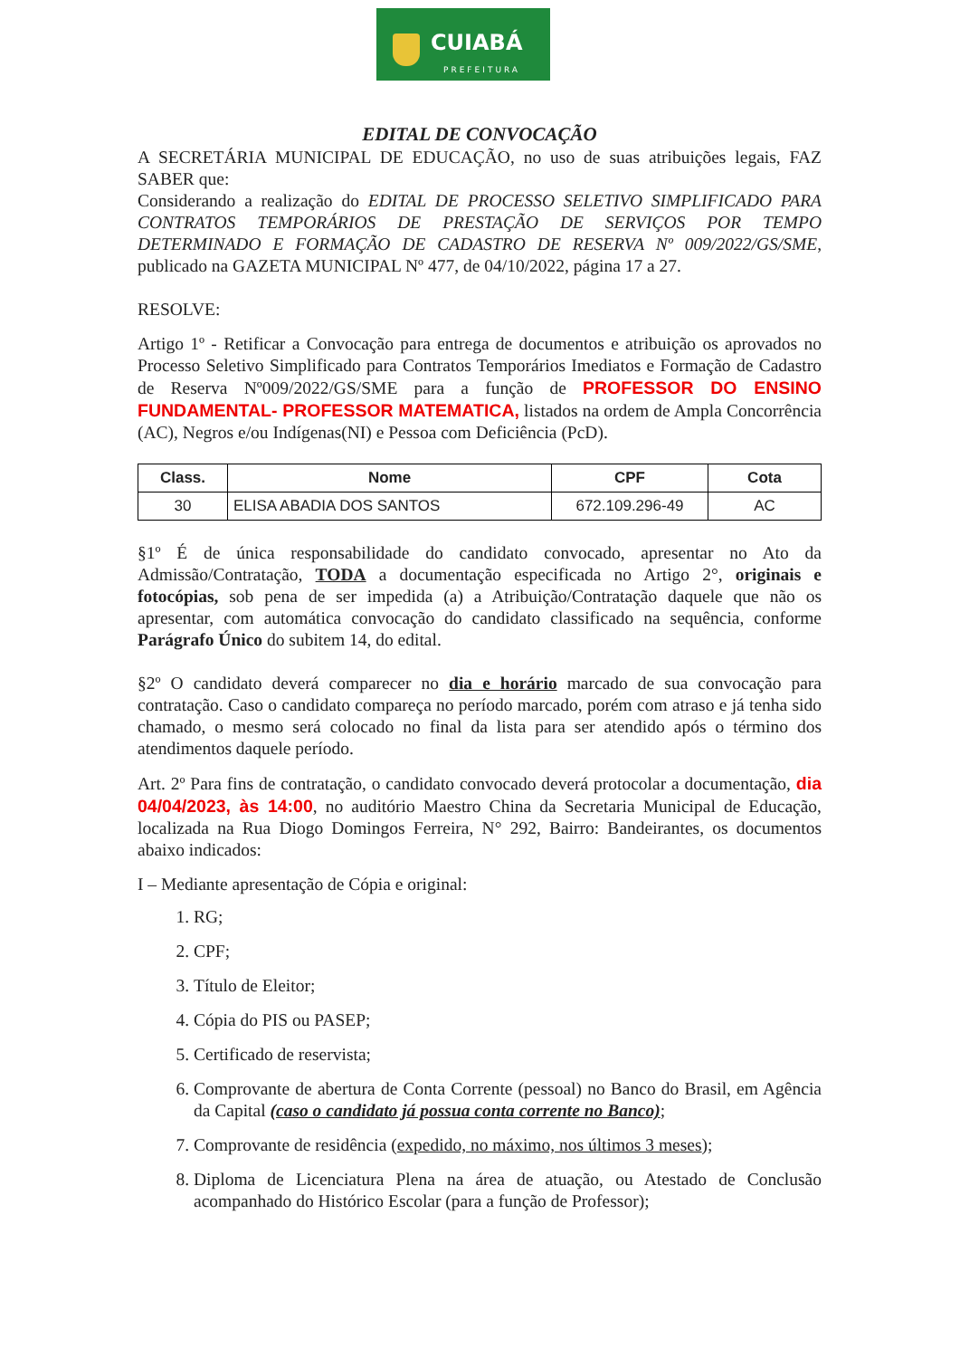CUIABÁ
PREFEITURA
EDITAL DE CONVOCAÇÃO
A SECRETÁRIA MUNICIPAL DE EDUCAÇÃO, no uso de suas atribuições legais, FAZ SABER que:
Considerando a realização do EDITAL DE PROCESSO SELETIVO SIMPLIFICADO PARA CONTRATOS TEMPORÁRIOS DE PRESTAÇÃO DE SERVIÇOS POR TEMPO DETERMINADO E FORMAÇÃO DE CADASTRO DE RESERVA Nº 009/2022/GS/SME, publicado na GAZETA MUNICIPAL Nº 477, de 04/10/2022, página 17 a 27.
RESOLVE:
Artigo 1º - Retificar a Convocação para entrega de documentos e atribuição os aprovados no Processo Seletivo Simplificado para Contratos Temporários Imediatos e Formação de Cadastro de Reserva Nº009/2022/GS/SME para a função de PROFESSOR DO ENSINO FUNDAMENTAL- PROFESSOR MATEMATICA, listados na ordem de Ampla Concorrência (AC), Negros e/ou Indígenas(NI) e Pessoa com Deficiência (PcD).
| Class. | Nome | CPF | Cota |
| --- | --- | --- | --- |
| 30 | ELISA ABADIA DOS SANTOS | 672.109.296-49 | AC |
§1º É de única responsabilidade do candidato convocado, apresentar no Ato da Admissão/Contratação, TODA a documentação especificada no Artigo 2°, originais e fotocópias, sob pena de ser impedida (a) a Atribuição/Contratação daquele que não os apresentar, com automática convocação do candidato classificado na sequência, conforme Parágrafo Único do subitem 14, do edital.
§2º O candidato deverá comparecer no dia e horário marcado de sua convocação para contratação. Caso o candidato compareça no período marcado, porém com atraso e já tenha sido chamado, o mesmo será colocado no final da lista para ser atendido após o término dos atendimentos daquele período.
Art. 2º Para fins de contratação, o candidato convocado deverá protocolar a documentação, dia 04/04/2023, às 14:00, no auditório Maestro China da Secretaria Municipal de Educação, localizada na Rua Diogo Domingos Ferreira, N° 292, Bairro: Bandeirantes, os documentos abaixo indicados:
I – Mediante apresentação de Cópia e original:
1. RG;
2. CPF;
3. Título de Eleitor;
4. Cópia do PIS ou PASEP;
5. Certificado de reservista;
6. Comprovante de abertura de Conta Corrente (pessoal) no Banco do Brasil, em Agência da Capital (caso o candidato já possua conta corrente no Banco);
7. Comprovante de residência (expedido, no máximo, nos últimos 3 meses);
8. Diploma de Licenciatura Plena na área de atuação, ou Atestado de Conclusão acompanhado do Histórico Escolar (para a função de Professor);